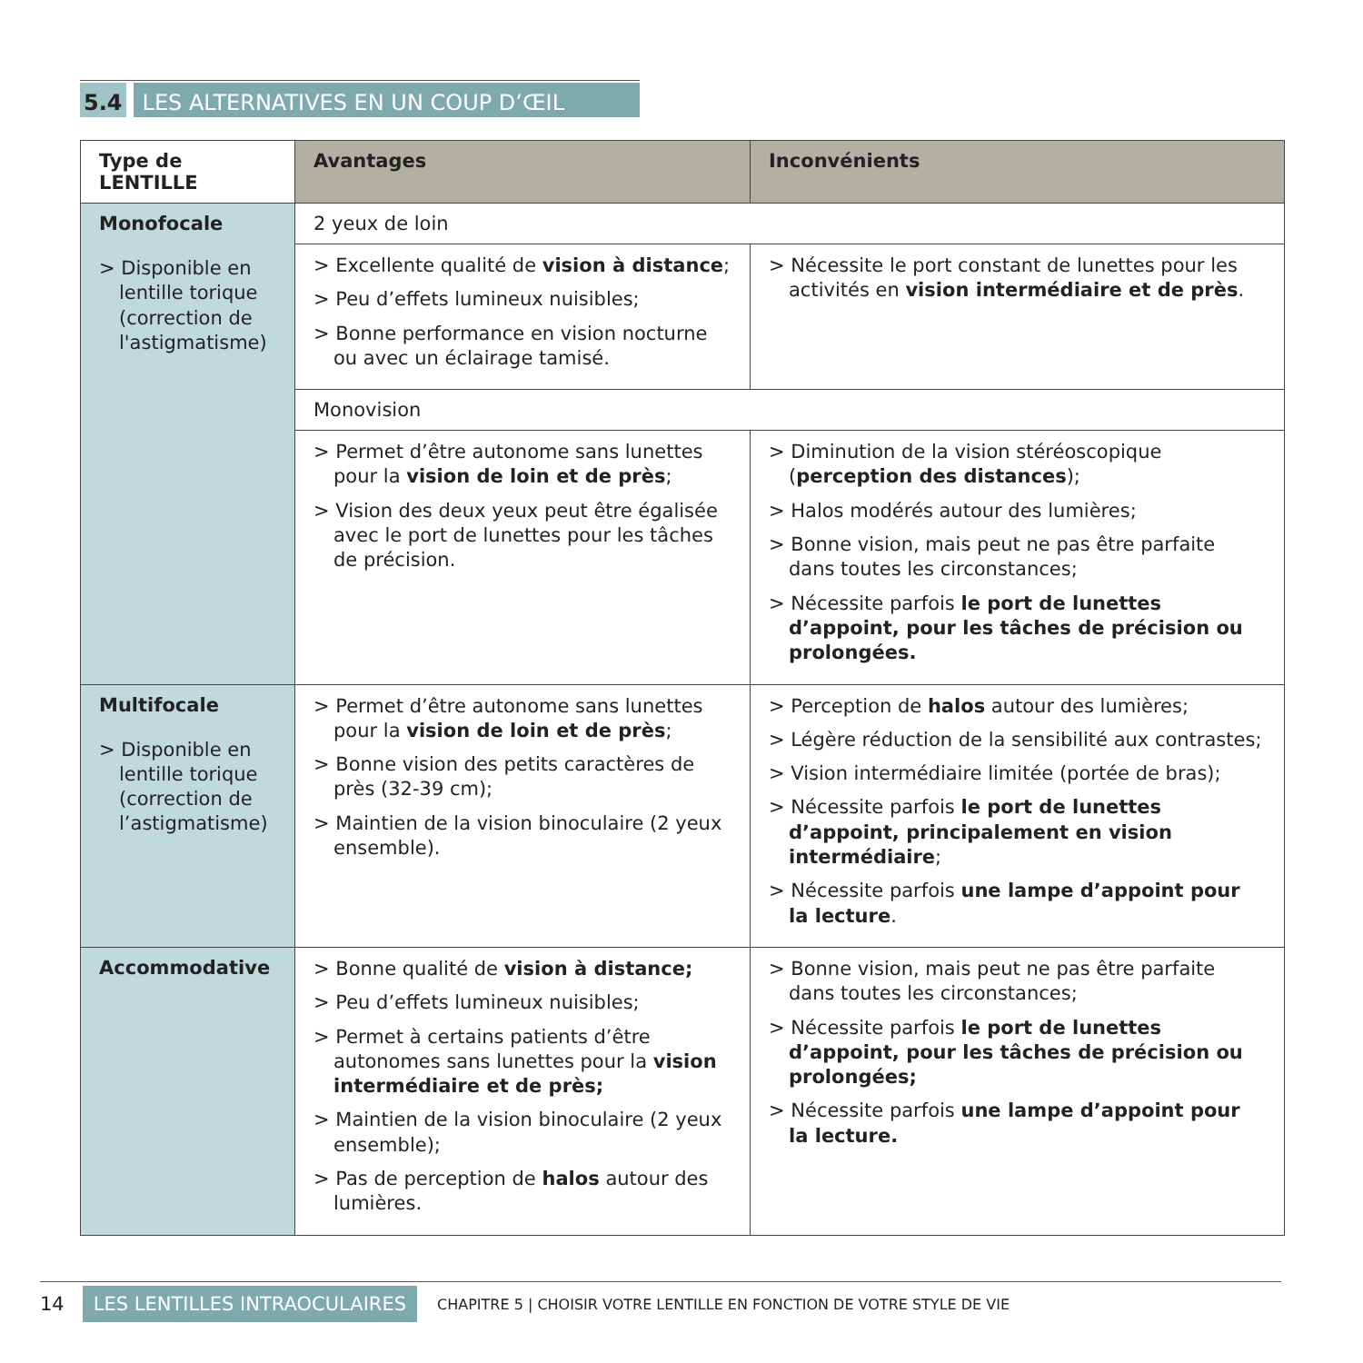5.4 LES ALTERNATIVES EN UN COUP D’ŒIL
| Type de LENTILLE | Avantages | Inconvénients |
| --- | --- | --- |
| Monofocale > Disponible en lentille torique (correction de l'astigmatisme) | 2 yeux de loin | |
| | > Excellente qualité de vision à distance ; > Peu d’effets lumineux nuisibles; > Bonne performance en vision nocturne ou avec un éclairage tamisé. | > Nécessite le port constant de lunettes pour les activités en vision intermédiaire et de près . |
| | Monovision | |
| | > Permet d’être autonome sans lunettes pour la vision de loin et de près ; > Vision des deux yeux peut être égalisée avec le port de lunettes pour les tâches de précision. | > Diminution de la vision stéréoscopique ( perception des distances ); > Halos modérés autour des lumières; > Bonne vision, mais peut ne pas être parfaite dans toutes les circonstances; > Nécessite parfois le port de lunettes d’appoint, pour les tâches de précision ou prolongées. |
| Multifocale > Disponible en lentille torique (correction de l’astigmatisme) | > Permet d’être autonome sans lunettes pour la vision de loin et de près ; > Bonne vision des petits caractères de près (32-39 cm); > Maintien de la vision binoculaire (2 yeux ensemble). | > Perception de halos autour des lumières; > Légère réduction de la sensibilité aux contrastes; > Vision intermédiaire limitée (portée de bras); > Nécessite parfois le port de lunettes d’appoint, principalement en vision intermédiaire ; > Nécessite parfois une lampe d’appoint pour la lecture . |
| Accommodative | > Bonne qualité de vision à distance; > Peu d’effets lumineux nuisibles; > Permet à certains patients d’être autonomes sans lunettes pour la vision intermédiaire et de près; > Maintien de la vision binoculaire (2 yeux ensemble); > Pas de perception de halos autour des lumières. | > Bonne vision, mais peut ne pas être parfaite dans toutes les circonstances; > Nécessite parfois le port de lunettes d’appoint, pour les tâches de précision ou prolongées; > Nécessite parfois une lampe d’appoint pour la lecture. |
14 LES LENTILLES INTRAOCULAIRES CHAPITRE 5 | CHOISIR VOTRE LENTILLE EN FONCTION DE VOTRE STYLE DE VIE